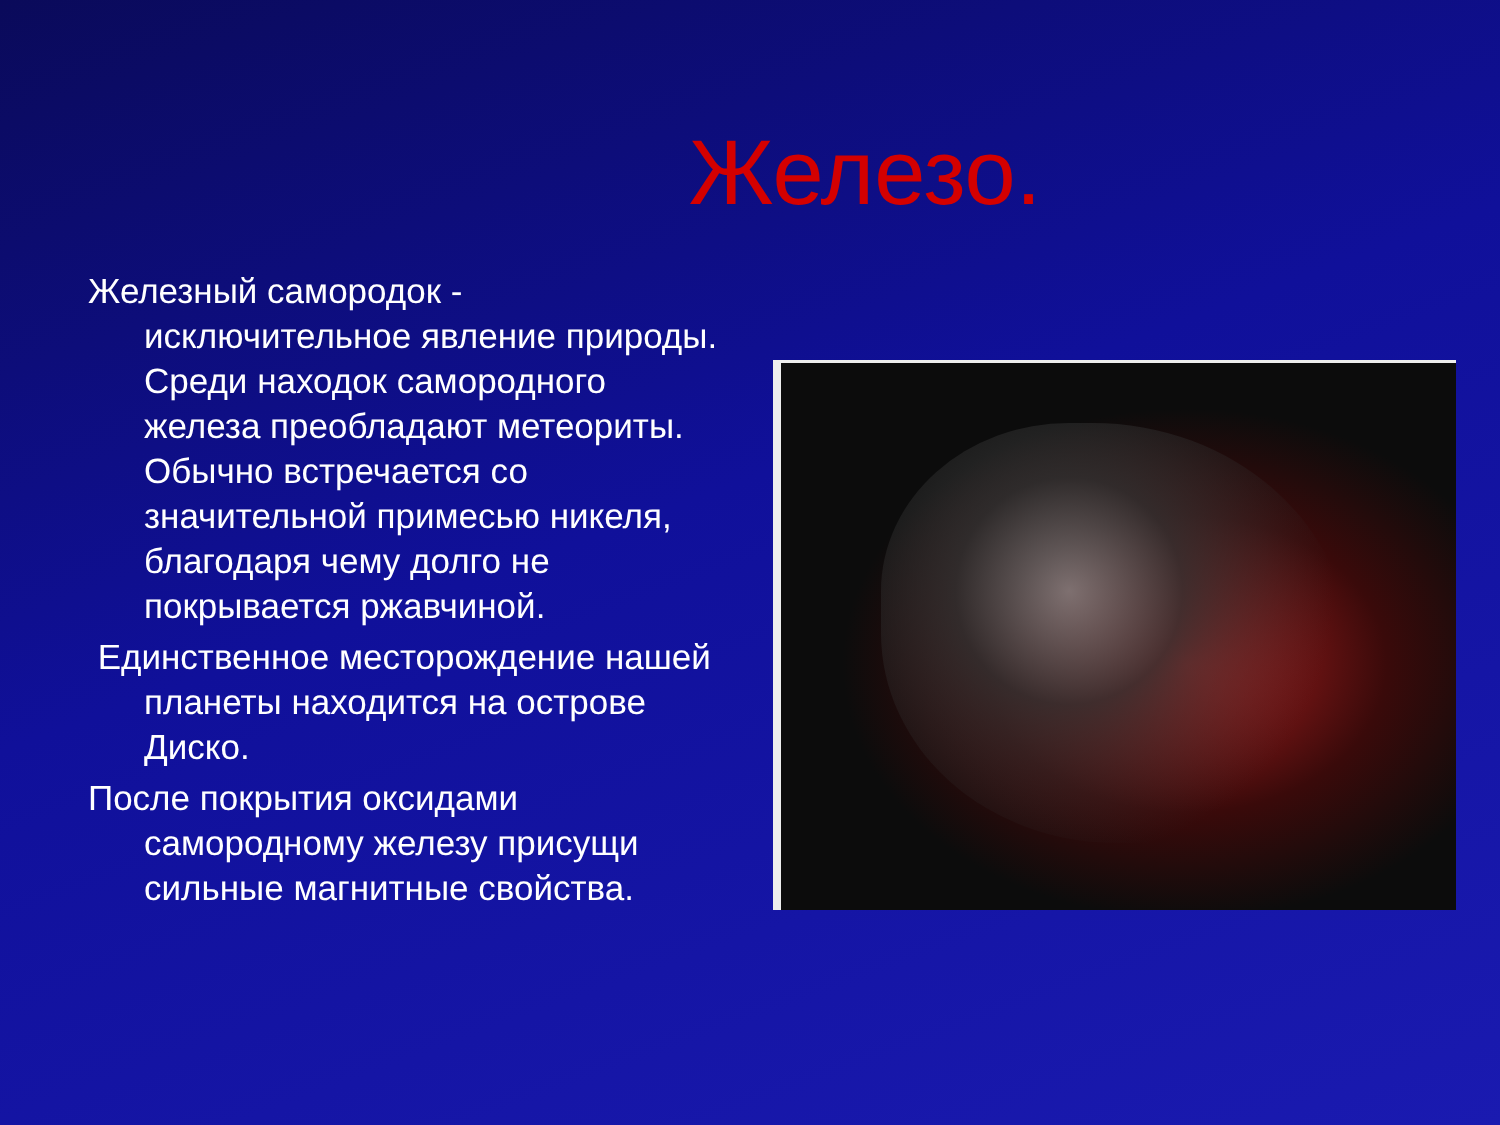Железо.
Железный самородок - исключительное явление природы. Среди находок самородного железа преобладают метеориты. Обычно встречается со значительной примесью никеля, благодаря чему долго не покрывается ржавчиной.
Единственное месторождение нашей планеты находится на острове Диско.
После покрытия оксидами самородному железу присущи сильные магнитные свойства.